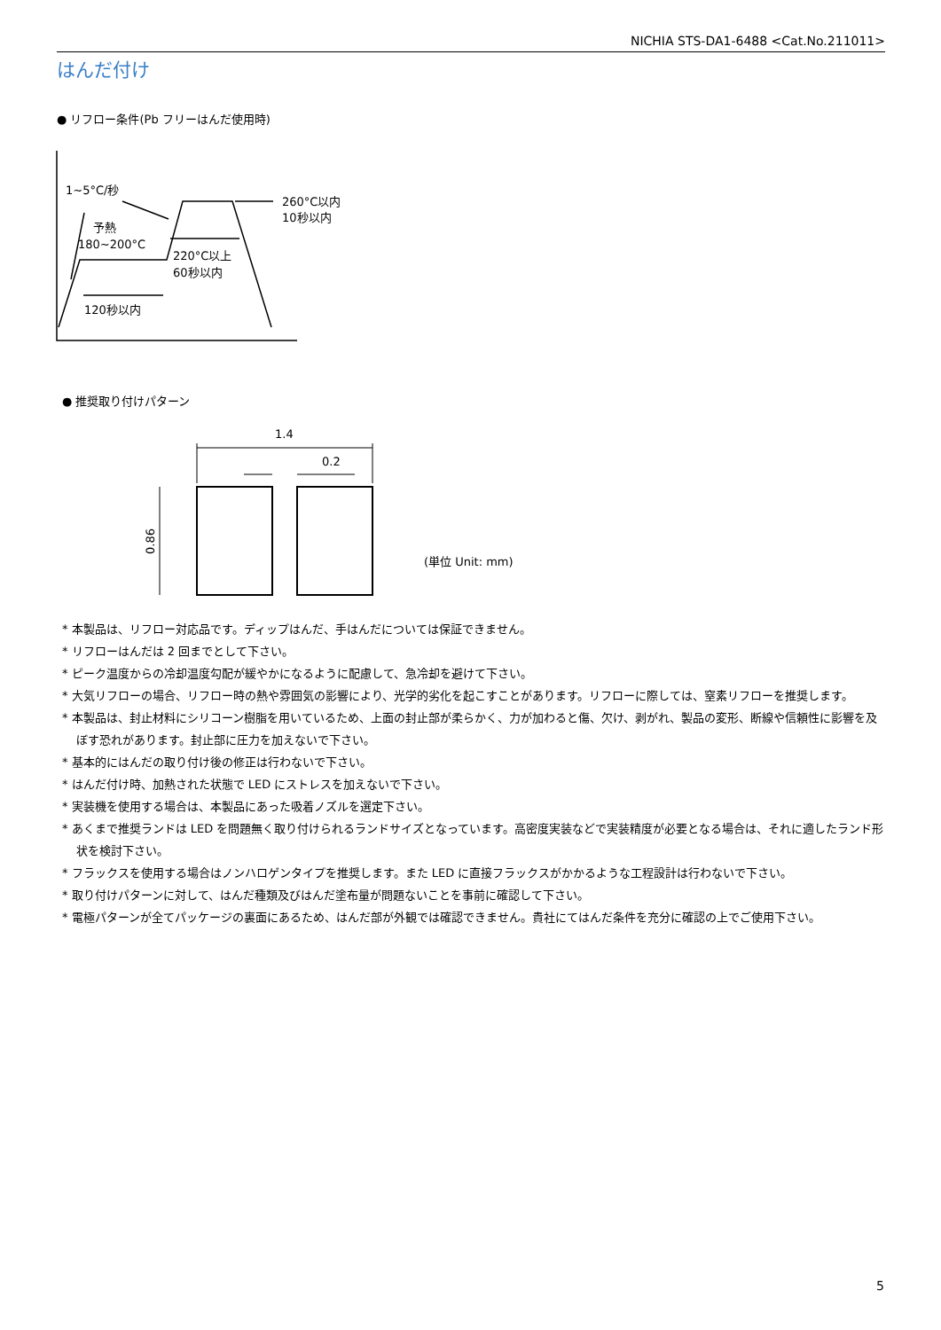NICHIA STS-DA1-6488 <Cat.No.211011>
はんだ付け
● リフロー条件(Pb フリーはんだ使用時)
1~5°C/秒
予熱
180~200°C
260°C以内
10秒以内
220°C以上
60秒以内
120秒以内
● 推奨取り付けパターン
1.4
0.2
0.86
(単位 Unit: mm)
* 本製品は、リフロー対応品です。ディップはんだ、手はんだについては保証できません。
* リフローはんだは 2 回までとして下さい。
* ピーク温度からの冷却温度勾配が緩やかになるように配慮して、急冷却を避けて下さい。
* 大気リフローの場合、リフロー時の熱や雰囲気の影響により、光学的劣化を起こすことがあります。リフローに際しては、窒素リフローを推奨します。
* 本製品は、封止材料にシリコーン樹脂を用いているため、上面の封止部が柔らかく、力が加わると傷、欠け、剥がれ、製品の変形、断線や信頼性に影響を及ぼす恐れがあります。封止部に圧力を加えないで下さい。
* 基本的にはんだの取り付け後の修正は行わないで下さい。
* はんだ付け時、加熱された状態で LED にストレスを加えないで下さい。
* 実装機を使用する場合は、本製品にあった吸着ノズルを選定下さい。
* あくまで推奨ランドは LED を問題無く取り付けられるランドサイズとなっています。高密度実装などで実装精度が必要となる場合は、それに適したランド形状を検討下さい。
* フラックスを使用する場合はノンハロゲンタイプを推奨します。また LED に直接フラックスがかかるような工程設計は行わないで下さい。
* 取り付けパターンに対して、はんだ種類及びはんだ塗布量が問題ないことを事前に確認して下さい。
* 電極パターンが全てパッケージの裏面にあるため、はんだ部が外観では確認できません。貴社にてはんだ条件を充分に確認の上でご使用下さい。
5